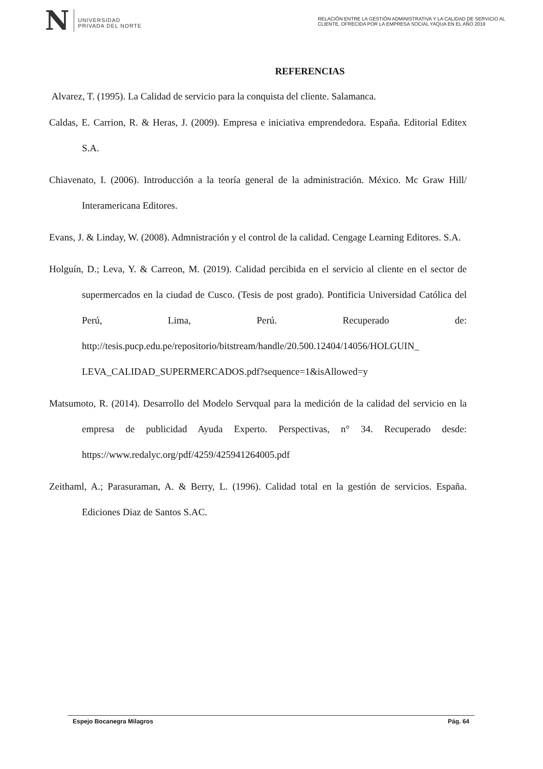N UNIVERSIDAD
PRIVADA DEL NORTE
RELACIÓN ENTRE LA GESTIÓN ADMINISTRATIVA Y LA CALIDAD DE SERVICIO AL CLIENTE, OFRECIDA POR LA EMPRESA SOCIAL YAQUA EN EL AÑO 2019
REFERENCIAS
Alvarez, T. (1995). La Calidad de servicio para la conquista del cliente. Salamanca.
Caldas, E. Carrion, R. & Heras, J. (2009). Empresa e iniciativa emprendedora. España. Editorial Editex S.A.
Chiavenato, I. (2006). Introducción a la teoría general de la administración. México. Mc Graw Hill/ Interamericana Editores.
Evans, J. & Linday, W. (2008). Admnistración y el control de la calidad. Cengage Learning Editores. S.A.
Holguín, D.; Leva, Y. & Carreon, M. (2019). Calidad percibida en el servicio al cliente en el sector de supermercados en la ciudad de Cusco. (Tesis de post grado). Pontificia Universidad Católica del Perú, Lima, Perú. Recuperado de: http://tesis.pucp.edu.pe/repositorio/bitstream/handle/20.500.12404/14056/HOLGUIN_ LEVA_CALIDAD_SUPERMERCADOS.pdf?sequence=1&isAllowed=y
Matsumoto, R. (2014). Desarrollo del Modelo Servqual para la medición de la calidad del servicio en la empresa de publicidad Ayuda Experto. Perspectivas, n° 34. Recuperado desde: https://www.redalyc.org/pdf/4259/425941264005.pdf
Zeithaml, A.; Parasuraman, A. & Berry, L. (1996). Calidad total en la gestión de servicios. España. Ediciones Diaz de Santos S.AC.
Espejo Bocanegra Milagros Pág. 64